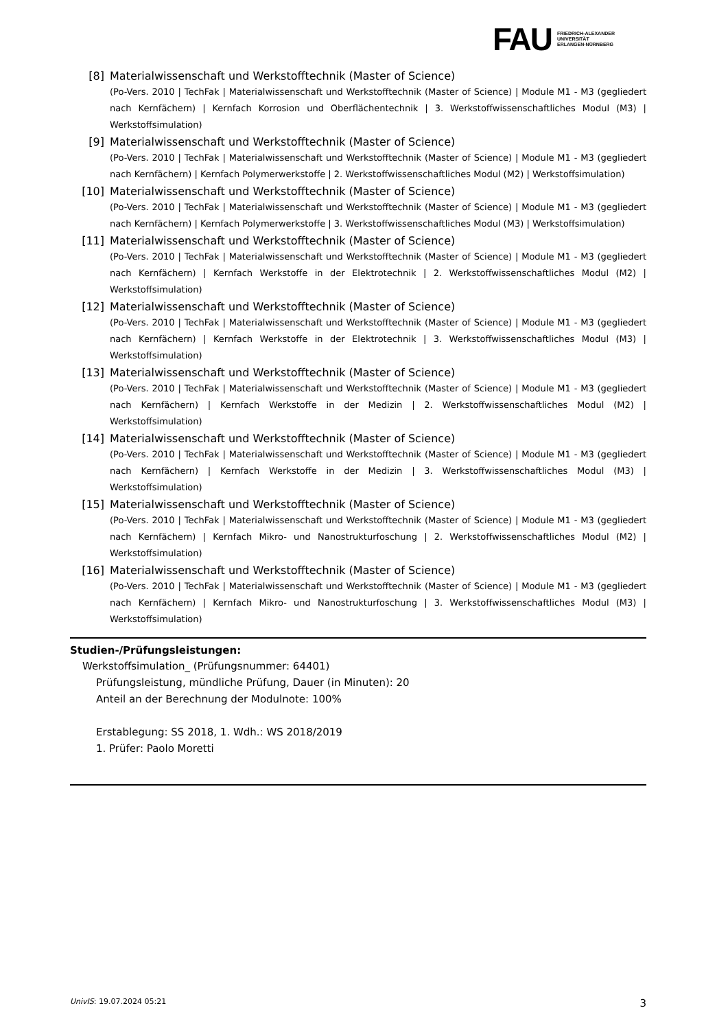FAU FRIEDRICH-ALEXANDER
UNIVERSITÄT
ERLANGEN-NÜRNBERG
[8] Materialwissenschaft und Werkstofftechnik (Master of Science)
(Po-Vers. 2010 | TechFak | Materialwissenschaft und Werkstofftechnik (Master of Science) | Module M1 - M3 (gegliedert nach Kernfächern) | Kernfach Korrosion und Oberflächentechnik | 3. Werkstoffwissenschaftliches Modul (M3) | Werkstoffsimulation)
[9] Materialwissenschaft und Werkstofftechnik (Master of Science)
(Po-Vers. 2010 | TechFak | Materialwissenschaft und Werkstofftechnik (Master of Science) | Module M1 - M3 (gegliedert nach Kernfächern) | Kernfach Polymerwerkstoffe | 2. Werkstoffwissenschaftliches Modul (M2) | Werkstoffsimulation)
[10] Materialwissenschaft und Werkstofftechnik (Master of Science)
(Po-Vers. 2010 | TechFak | Materialwissenschaft und Werkstofftechnik (Master of Science) | Module M1 - M3 (gegliedert nach Kernfächern) | Kernfach Polymerwerkstoffe | 3. Werkstoffwissenschaftliches Modul (M3) | Werkstoffsimulation)
[11] Materialwissenschaft und Werkstofftechnik (Master of Science)
(Po-Vers. 2010 | TechFak | Materialwissenschaft und Werkstofftechnik (Master of Science) | Module M1 - M3 (gegliedert nach Kernfächern) | Kernfach Werkstoffe in der Elektrotechnik | 2. Werkstoffwissenschaftliches Modul (M2) | Werkstoffsimulation)
[12] Materialwissenschaft und Werkstofftechnik (Master of Science)
(Po-Vers. 2010 | TechFak | Materialwissenschaft und Werkstofftechnik (Master of Science) | Module M1 - M3 (gegliedert nach Kernfächern) | Kernfach Werkstoffe in der Elektrotechnik | 3. Werkstoffwissenschaftliches Modul (M3) | Werkstoffsimulation)
[13] Materialwissenschaft und Werkstofftechnik (Master of Science)
(Po-Vers. 2010 | TechFak | Materialwissenschaft und Werkstofftechnik (Master of Science) | Module M1 - M3 (gegliedert nach Kernfächern) | Kernfach Werkstoffe in der Medizin | 2. Werkstoffwissenschaftliches Modul (M2) | Werkstoffsimulation)
[14] Materialwissenschaft und Werkstofftechnik (Master of Science)
(Po-Vers. 2010 | TechFak | Materialwissenschaft und Werkstofftechnik (Master of Science) | Module M1 - M3 (gegliedert nach Kernfächern) | Kernfach Werkstoffe in der Medizin | 3. Werkstoffwissenschaftliches Modul (M3) | Werkstoffsimulation)
[15] Materialwissenschaft und Werkstofftechnik (Master of Science)
(Po-Vers. 2010 | TechFak | Materialwissenschaft und Werkstofftechnik (Master of Science) | Module M1 - M3 (gegliedert nach Kernfächern) | Kernfach Mikro- und Nanostrukturfoschung | 2. Werkstoffwissenschaftliches Modul (M2) | Werkstoffsimulation)
[16] Materialwissenschaft und Werkstofftechnik (Master of Science)
(Po-Vers. 2010 | TechFak | Materialwissenschaft und Werkstofftechnik (Master of Science) | Module M1 - M3 (gegliedert nach Kernfächern) | Kernfach Mikro- und Nanostrukturfoschung | 3. Werkstoffwissenschaftliches Modul (M3) | Werkstoffsimulation)
Studien-/Prüfungsleistungen:
Werkstoffsimulation_ (Prüfungsnummer: 64401)
Prüfungsleistung, mündliche Prüfung, Dauer (in Minuten): 20
Anteil an der Berechnung der Modulnote: 100%
Erstablegung: SS 2018, 1. Wdh.: WS 2018/2019
1. Prüfer: Paolo Moretti
UnivIS: 19.07.2024 05:21 3